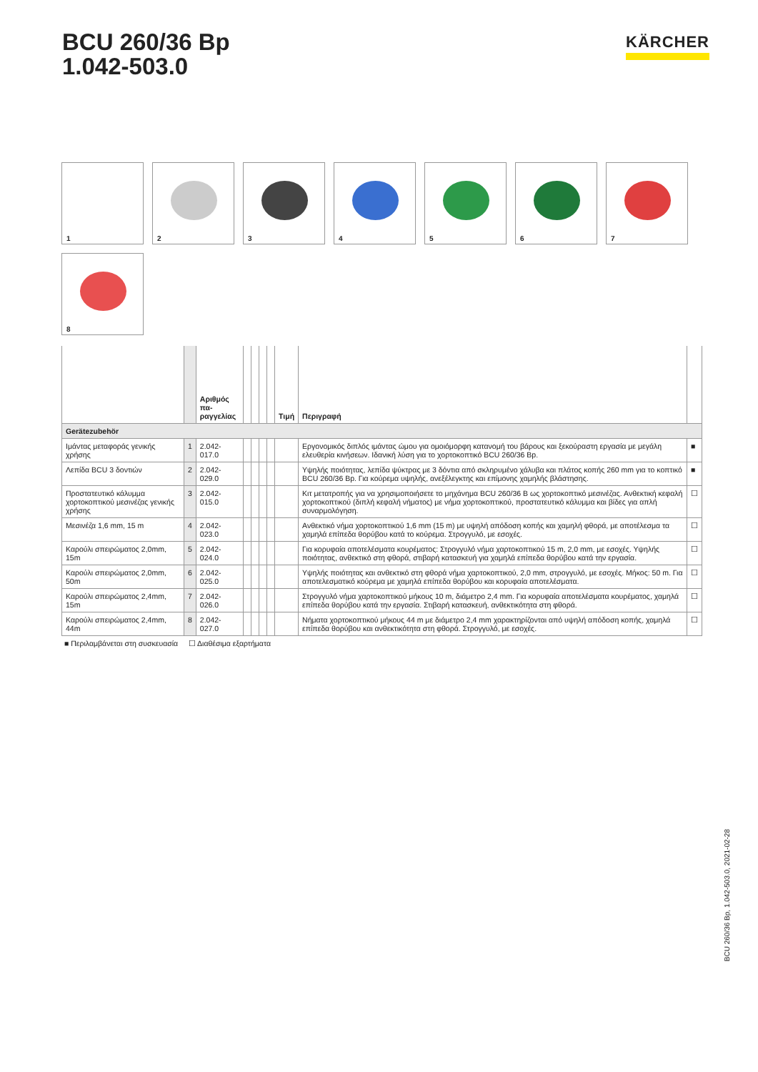BCU 260/36 Bp
1.042-503.0
KÄRCHER
1
2
3
4
5
6
7
8
| | | Αριθμός πα- ραγγελίας | | | | | Τιμή | Περιγραφή | |
| --- | --- | --- | --- | --- | --- | --- | --- | --- | --- |
| Gerätezubehör | | | | | | | | | |
| Ιμάντας μεταφοράς γενικής χρήσης | 1 | 2.042-017.0 | | | | | | Εργονομικός διπλός ιμάντας ώμου για ομοιόμορφη κατανομή του βάρους και ξεκούραστη εργασία με μεγάλη ελευθερία κινήσεων. Ιδανική λύση για το χορτοκοπτικό BCU 260/36 Bp. | ■ |
| Λεπίδα BCU 3 δοντιών | 2 | 2.042-029.0 | | | | | | Υψηλής ποιότητας, λεπίδα ψύκτρας με 3 δόντια από σκληρυμένο χάλυβα και πλάτος κοπής 260 mm για το κοπτικό BCU 260/36 Bp. Για κούρεμα υψηλής, ανεξέλεγκτης και επίμονης χαμηλής βλάστησης. | ■ |
| Προστατευτικό κάλυμμα χορτοκοπτικού μεσινέζας γενικής χρήσης | 3 | 2.042-015.0 | | | | | | Κιτ μετατροπής για να χρησιμοποιήσετε το μηχάνημα BCU 260/36 B ως χορτοκοπτικό μεσινέζας. Ανθεκτική κεφαλή χορτοκοπτικού (διπλή κεφαλή νήματος) με νήμα χορτοκοπτικού, προστατευτικό κάλυμμα και βίδες για απλή συναρμολόγηση. | ☐ |
| Μεσινέζα 1,6 mm, 15 m | 4 | 2.042-023.0 | | | | | | Ανθεκτικό νήμα χορτοκοπτικού 1,6 mm (15 m) με υψηλή απόδοση κοπής και χαμηλή φθορά, με αποτέλεσμα τα χαμηλά επίπεδα θορύβου κατά το κούρεμα. Στρογγυλό, με εσοχές. | ☐ |
| Καρούλι σπειρώματος 2,0mm, 15m | 5 | 2.042-024.0 | | | | | | Για κορυφαία αποτελέσματα κουρέματος: Στρογγυλό νήμα χαρτοκοπτικού 15 m, 2,0 mm, με εσοχές. Υψηλής ποιότητας, ανθεκτικό στη φθορά, στιβαρή κατασκευή για χαμηλά επίπεδα θορύβου κατά την εργασία. | ☐ |
| Καρούλι σπειρώματος 2,0mm, 50m | 6 | 2.042-025.0 | | | | | | Υψηλής ποιότητας και ανθεκτικό στη φθορά νήμα χαρτοκοπτικού, 2,0 mm, στρογγυλό, με εσοχές. Μήκος: 50 m. Για αποτελεσματικό κούρεμα με χαμηλά επίπεδα θορύβου και κορυφαία αποτελέσματα. | ☐ |
| Καρούλι σπειρώματος 2,4mm, 15m | 7 | 2.042-026.0 | | | | | | Στρογγυλό νήμα χαρτοκοπτικού μήκους 10 m, διάμετρο 2,4 mm. Για κορυφαία αποτελέσματα κουρέματος, χαμηλά επίπεδα θορύβου κατά την εργασία. Στιβαρή κατασκευή, ανθεκτικότητα στη φθορά. | ☐ |
| Καρούλι σπειρώματος 2,4mm, 44m | 8 | 2.042-027.0 | | | | | | Νήματα χορτοκοπτικού μήκους 44 m με διάμετρο 2,4 mm χαρακτηρίζονται από υψηλή απόδοση κοπής, χαμηλά επίπεδα θορύβου και ανθεκτικότητα στη φθορά. Στρογγυλό, με εσοχές. | ☐ |
■ Περιλαμβάνεται στη συσκευασία ☐ Διαθέσιμα εξαρτήματα
BCU 260/36 Bp, 1.042-503.0, 2021-02-28